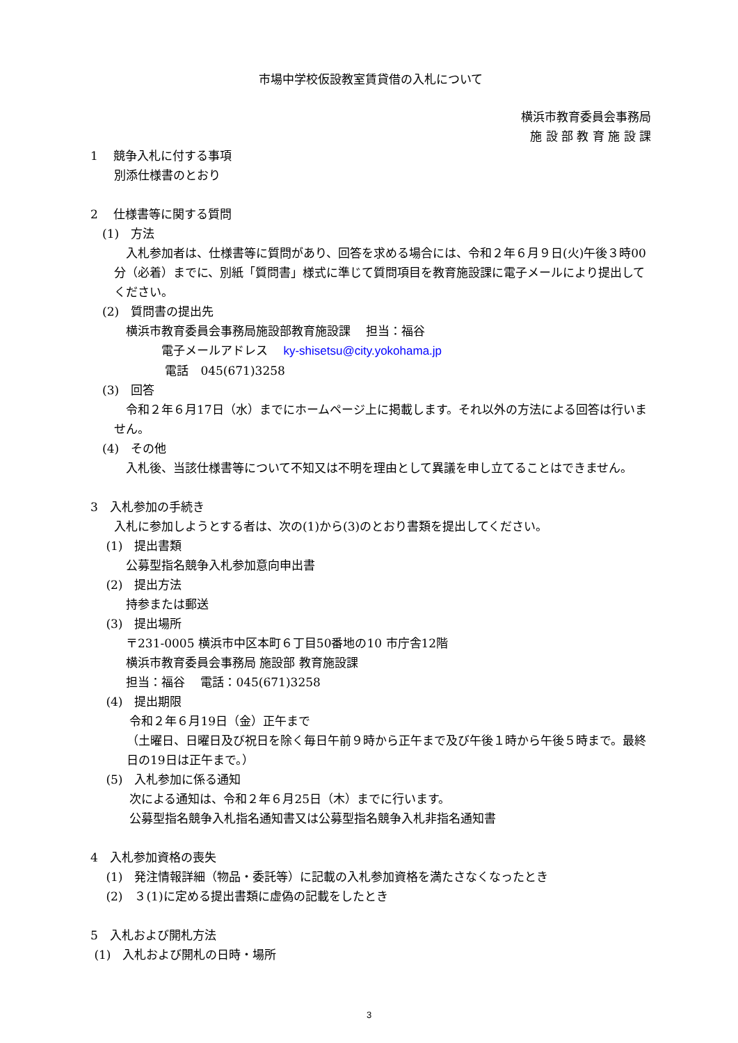市場中学校仮設教室賃貸借の入札について
横浜市教育委員会事務局
施 設 部 教 育 施 設 課
1　 競争入札に付する事項
　　別添仕様書のとおり
2　 仕様書等に関する質問
　(1)　方法
　入札参加者は、仕様書等に質問があり、回答を求める場合には、令和２年６月９日(火)午後３時00分（必着）までに、別紙「質問書」様式に準じて質問項目を教育施設課に電子メールにより提出してください。
　(2)　質問書の提出先
　　　横浜市教育委員会事務局施設部教育施設課　 担当：福谷
　　　　　　電子メールアドレス　 ky-shisetsu@city.yokohama.jp
　　　　　　 電話　045(671)3258
　(3)　回答
　令和２年６月17日（水）までにホームページ上に掲載します。それ以外の方法による回答は行いません。
　(4)　その他
　入札後、当該仕様書等について不知又は不明を理由として異議を申し立てることはできません。
3　入札参加の手続き
　　入札に参加しようとする者は、次の(1)から(3)のとおり書類を提出してください。
　 (1)　提出書類
　　　公募型指名競争入札参加意向申出書
　 (2)　提出方法
　　　持参または郵送
　 (3)　提出場所
　　　〒231-0005 横浜市中区本町６丁目50番地の10 市庁舎12階
　　　横浜市教育委員会事務局 施設部 教育施設課
　　　担当：福谷　 電話：045(671)3258
　 (4)　提出期限
　　　 令和２年６月19日（金）正午まで
（土曜日、日曜日及び祝日を除く毎日午前９時から正午まで及び午後１時から午後５時まで。最終日の19日は正午まで。）
　 (5)　入札参加に係る通知
　　　 次による通知は、令和２年６月25日（木）までに行います。
　　　 公募型指名競争入札指名通知書又は公募型指名競争入札非指名通知書
4　入札参加資格の喪失
　 (1)　発注情報詳細（物品・委託等）に記載の入札参加資格を満たさなくなったとき
　 (2)　３(1)に定める提出書類に虚偽の記載をしたとき
5　入札および開札方法
(1)　入札および開札の日時・場所
3